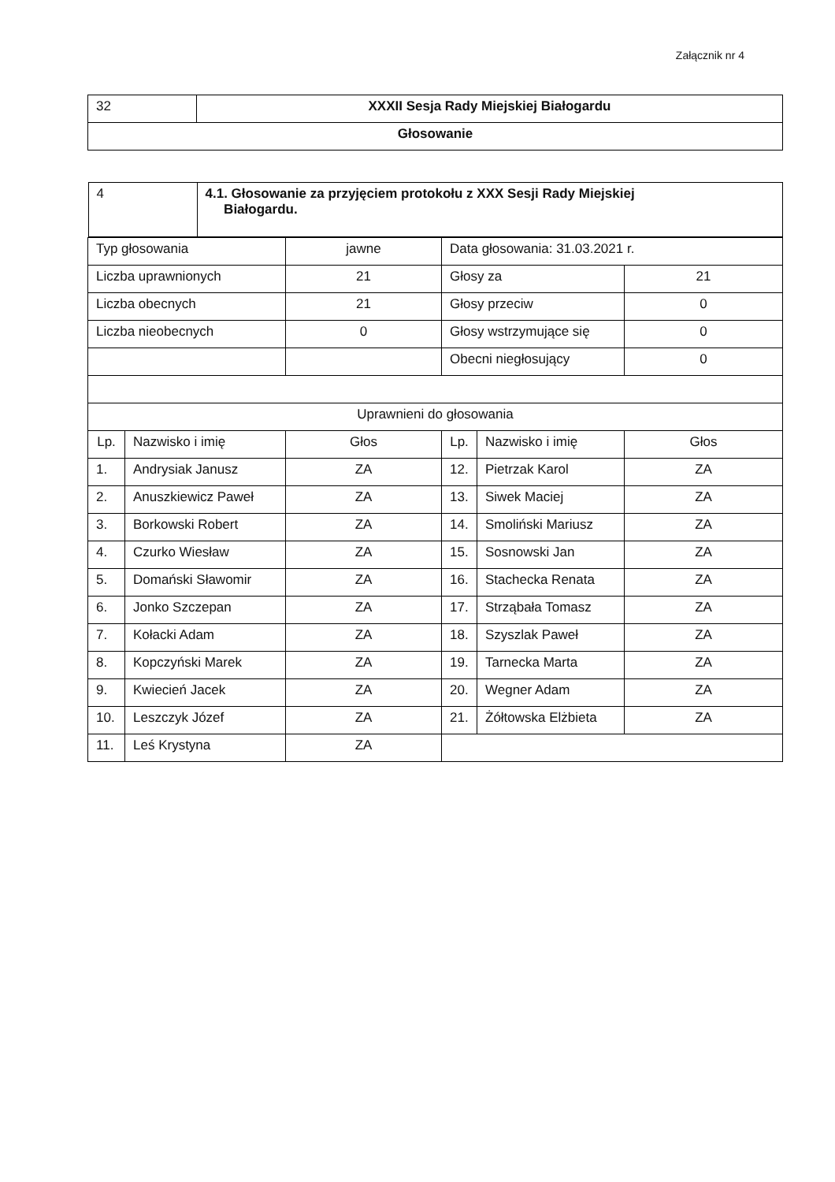Załącznik nr 4
| 32 | XXXII Sesja Rady Miejskiej Białogardu |
| Głosowanie | |
| / 4 / 4.1. Głosowanie za przyjęciem protokołu z XXX Sesji Rady Miejskiej Białogardu. / | | | | | |
| Typ głosowania | | jawne | Data głosowania: 31.03.2021 r. | | |
| Liczba uprawnionych | | 21 | Głosy za | | 21 |
| Liczba obecnych | | 21 | Głosy przeciw | | 0 |
| Liczba nieobecnych | | 0 | Głosy wstrzymujące się | | 0 |
| | | | Obecni niegłosujący | | 0 |
| Uprawnieni do głosowania | | | | | |
| Lp. | Nazwisko i imię | Głos | Lp. | Nazwisko i imię | Głos |
| 1. | Andrysiak Janusz | ZA | 12. | Pietrzak Karol | ZA |
| 2. | Anuszkiewicz Paweł | ZA | 13. | Siwek Maciej | ZA |
| 3. | Borkowski Robert | ZA | 14. | Smoliński Mariusz | ZA |
| 4. | Czurko Wiesław | ZA | 15. | Sosnowski Jan | ZA |
| 5. | Domański Sławomir | ZA | 16. | Stachecka Renata | ZA |
| 6. | Jonko Szczepan | ZA | 17. | Strząbała Tomasz | ZA |
| 7. | Kołacki Adam | ZA | 18. | Szyszlak Paweł | ZA |
| 8. | Kopczyński Marek | ZA | 19. | Tarnecka Marta | ZA |
| 9. | Kwiecień Jacek | ZA | 20. | Wegner Adam | ZA |
| 10. | Leszczyk Józef | ZA | 21. | Żółtowska Elżbieta | ZA |
| 11. | Leś Krystyna | ZA | | | |